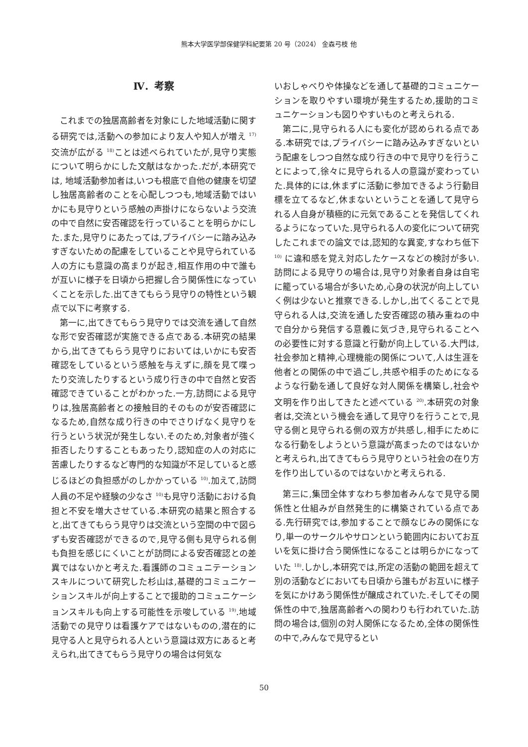熊本大学医学部保健学科紀要第 20 号（2024） 金森弓枝 他
Ⅳ．考察
これまでの独居高齢者を対象にした地域活動に関する研究では,活動への参加により友人や知人が増え <sup>17)</sup>交流が広がる <sup>18)</sup>ことは述べられていたが,見守り実態について明らかにした文献はなかった.だが,本研究では, 地域活動参加者は,いつも根底で自他の健康を切望し独居高齢者のことを心配しつつも,地域活動ではいかにも見守りという感触の声掛けにならないよう交流の中で自然に安否確認を行っていることを明らかにした.また,見守りにあたっては,プライバシーに踏み込みすぎないための配慮をしていることや見守られている人の方にも意識の高まりが起き,相互作用の中で誰もが互いに様子を日頃から把握し合う関係性になっていくことを示した.出てきてもらう見守りの特性という観点で以下に考察する.
第一に,出てきてもらう見守りでは交流を通して自然な形で安否確認が実施できる点である.本研究の結果から,出てきてもらう見守りにおいては,いかにも安否確認をしているという感触を与えずに,顔を見て喋ったり交流したりするという成り行きの中で自然と安否確認できていることがわかった.一方,訪問による見守りは,独居高齢者との接触目的そのものが安否確認になるため,自然な成り行きの中でさりげなく見守りを行うという状況が発生しない.そのため,対象者が強く拒否したりすることもあったり,認知症の人の対応に苦慮したりするなど専門的な知識が不足していると感じるほどの負担感がのしかかっている <sup>10)</sup>.加えて,訪問人員の不足や経験の少なさ <sup>10)</sup>も見守り活動における負担と不安を増大させている.本研究の結果と照合すると,出てきてもらう見守りは交流という空間の中で図らずも安否確認ができるので,見守る側も見守られる側も負担を感じにくいことが訪問による安否確認との差異ではないかと考えた.看護師のコミュニテーションスキルについて研究した杉山は,基礎的コミュニケーションスキルが向上することで援助的コミュニケーションスキルも向上する可能性を示唆している <sup>19)</sup>.地域活動での見守りは看護ケアではないものの,潜在的に見守る人と見守られる人という意識は双方にあると考えられ,出てきてもらう見守りの場合は何気な
いおしゃべりや体操などを通して基礎的コミュニケーションを取りやすい環境が発生するため,援助的コミュニケーションも図りやすいものと考えられる.
第二に,見守られる人にも変化が認められる点である.本研究では,プライバシーに踏み込みすぎないという配慮をしつつ自然な成り行きの中で見守りを行うことによって,徐々に見守られる人の意識が変わっていた.具体的には,休まずに活動に参加できるよう行動目標を立てるなど,休まないということを通して見守られる人自身が積極的に元気であることを発信してくれるようになっていた.見守られる人の変化について研究したこれまでの論文では,認知的な異変,すなわち低下 <sup>10)</sup> に違和感を覚え対応したケースなどの検討が多い.訪問による見守りの場合は,見守り対象者自身は自宅に籠っている場合が多いため,心身の状況が向上していく例は少ないと推察できる.しかし,出てくることで見守られる人は,交流を通した安否確認の積み重ねの中で自分から発信する意義に気づき,見守られることへの必要性に対する意識と行動が向上している.大門は,社会参加と精神,心理機能の関係について,人は生涯を他者との関係の中で過ごし,共感や相手のためになるような行動を通して良好な対人関係を構築し,社会や文明を作り出してきたと述べている <sup>20)</sup>.本研究の対象者は,交流という機会を通して見守りを行うことで,見守る側と見守られる側の双方が共感し,相手にためになる行動をしようという意識が高まったのではないかと考えられ,出てきてもらう見守りという社会の在り方を作り出しているのではないかと考えられる.
第三に,集団全体すなわち参加者みんなで見守る関係性と仕組みが自然発生的に構築されている点である.先行研究では,参加することで顔なじみの関係になり,単一のサークルやサロンという範囲内においてお互いを気に掛け合う関係性になることは明らかになっていた <sup>18)</sup>.しかし,本研究では,所定の活動の範囲を超えて別の活動などにおいても日頃から誰もがお互いに様子を気にかけあう関係性が醸成されていた.そしてその関係性の中で,独居高齢者への関わりも行われていた.訪問の場合は,個別の対人関係になるため,全体の関係性の中で,みんなで見守るとい
50